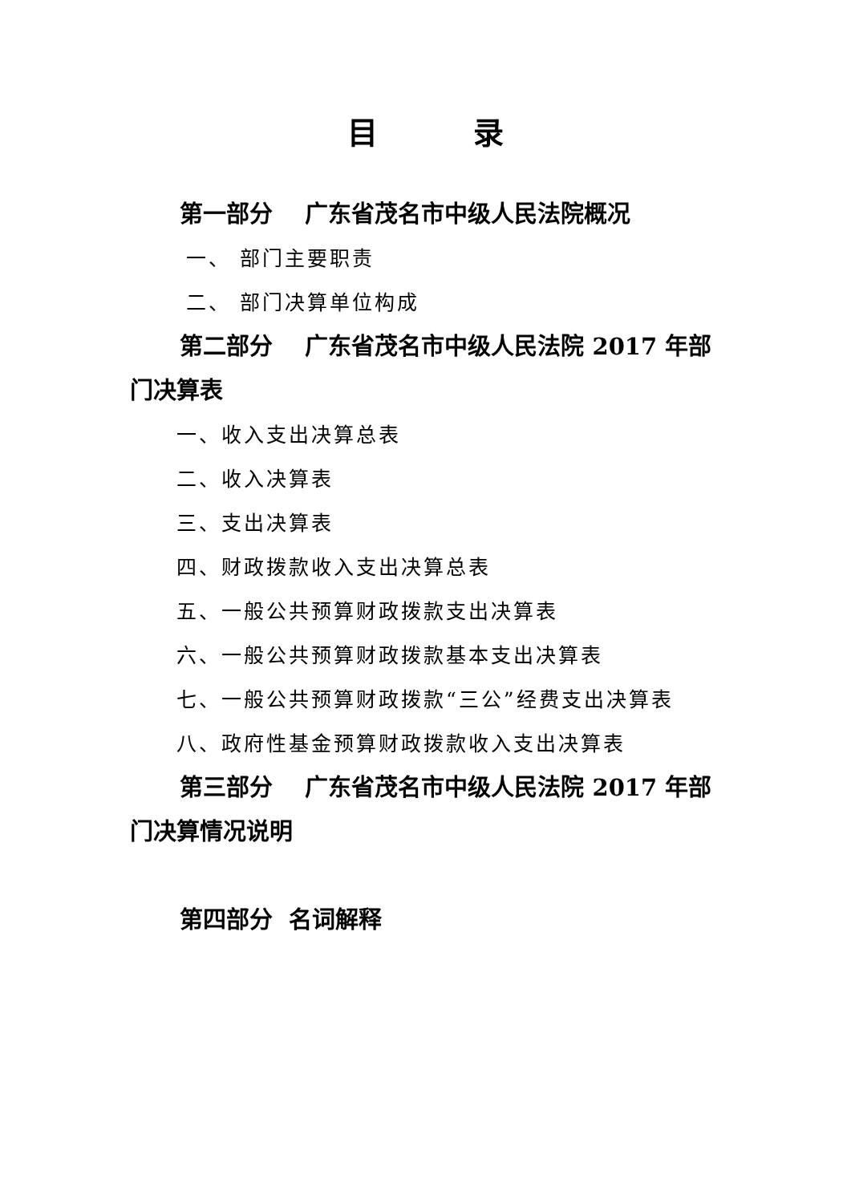目 录
第一部分 广东省茂名市中级人民法院概况
一、 部门主要职责
二、 部门决算单位构成
第二部分 广东省茂名市中级人民法院 2017 年部门决算表
一、收入支出决算总表
二、收入决算表
三、支出决算表
四、财政拨款收入支出决算总表
五、一般公共预算财政拨款支出决算表
六、一般公共预算财政拨款基本支出决算表
七、一般公共预算财政拨款“三公”经费支出决算表
八、政府性基金预算财政拨款收入支出决算表
第三部分 广东省茂名市中级人民法院 2017 年部门决算情况说明
第四部分 名词解释